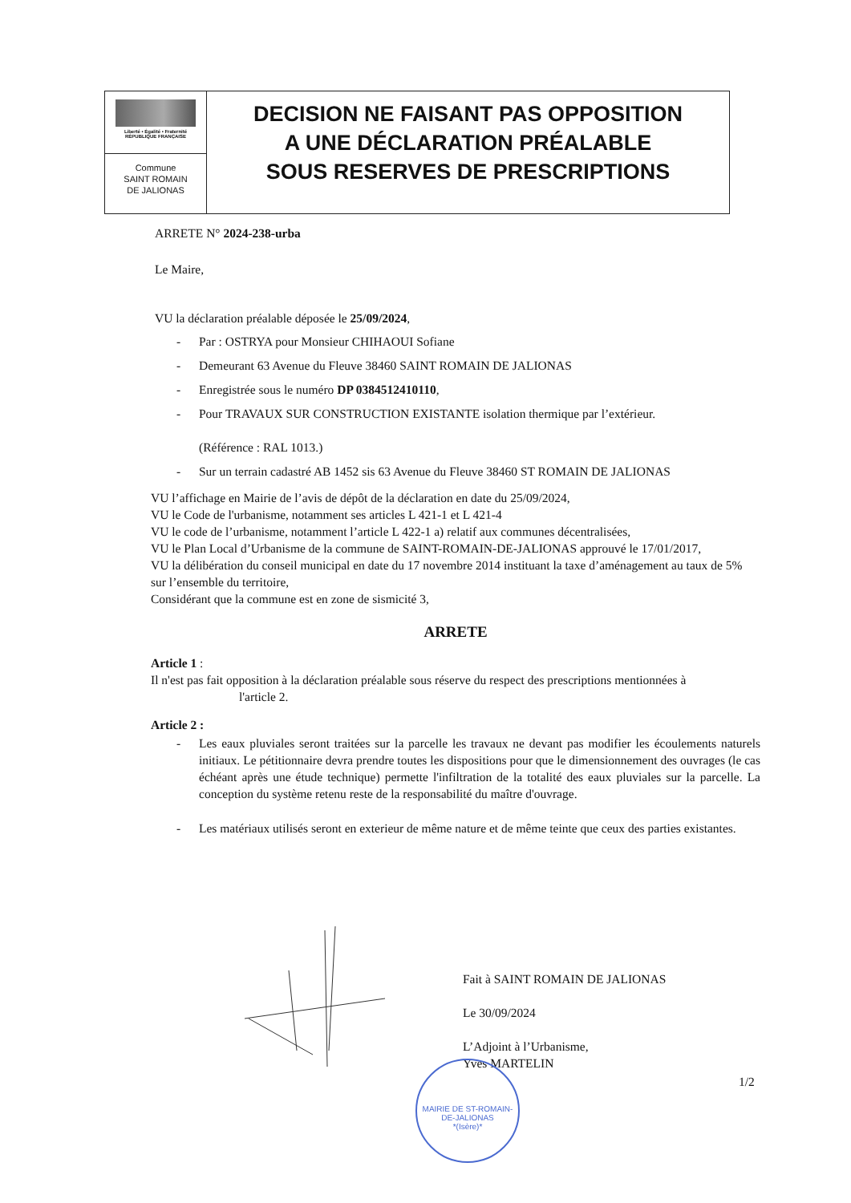Liberté • Égalité • Fraternité
RÉPUBLIQUE FRANÇAISE
Commune
SAINT ROMAIN
DE JALIONAS
DECISION NE FAISANT PAS OPPOSITION
A UNE DÉCLARATION PRÉALABLE
SOUS RESERVES DE PRESCRIPTIONS
ARRETE N° 2024-238-urba
Le Maire,
VU la déclaration préalable déposée le 25/09/2024,
- Par : OSTRYA pour Monsieur CHIHAOUI Sofiane
- Demeurant 63 Avenue du Fleuve 38460 SAINT ROMAIN DE JALIONAS
- Enregistrée sous le numéro DP 0384512410110,
- Pour TRAVAUX SUR CONSTRUCTION EXISTANTE isolation thermique par l’extérieur.
(Référence : RAL 1013.)
- Sur un terrain cadastré AB 1452 sis 63 Avenue du Fleuve 38460 ST ROMAIN DE JALIONAS
VU l’affichage en Mairie de l’avis de dépôt de la déclaration en date du 25/09/2024,
VU le Code de l'urbanisme, notamment ses articles L 421-1 et L 421-4
VU le code de l’urbanisme, notamment l’article L 422-1 a) relatif aux communes décentralisées,
VU le Plan Local d’Urbanisme de la commune de SAINT-ROMAIN-DE-JALIONAS approuvé le 17/01/2017,
VU la délibération du conseil municipal en date du 17 novembre 2014 instituant la taxe d’aménagement au taux de 5% sur l’ensemble du territoire,
Considérant que la commune est en zone de sismicité 3,
ARRETE
Article 1 :
Il n'est pas fait opposition à la déclaration préalable sous réserve du respect des prescriptions mentionnées à
l'article 2.
Article 2 :
- Les eaux pluviales seront traitées sur la parcelle les travaux ne devant pas modifier les écoulements naturels initiaux. Le pétitionnaire devra prendre toutes les dispositions pour que le dimensionnement des ouvrages (le cas échéant après une étude technique) permette l'infiltration de la totalité des eaux pluviales sur la parcelle. La conception du système retenu reste de la responsabilité du maître d'ouvrage.
- Les matériaux utilisés seront en exterieur de même nature et de même teinte que ceux des parties existantes.
Fait à SAINT ROMAIN DE JALIONAS
Le 30/09/2024
L’Adjoint à l’Urbanisme,
Yves MARTELIN
1/2
MAIRIE DE ST-ROMAIN-DE-JALIONAS
*(Isère)*